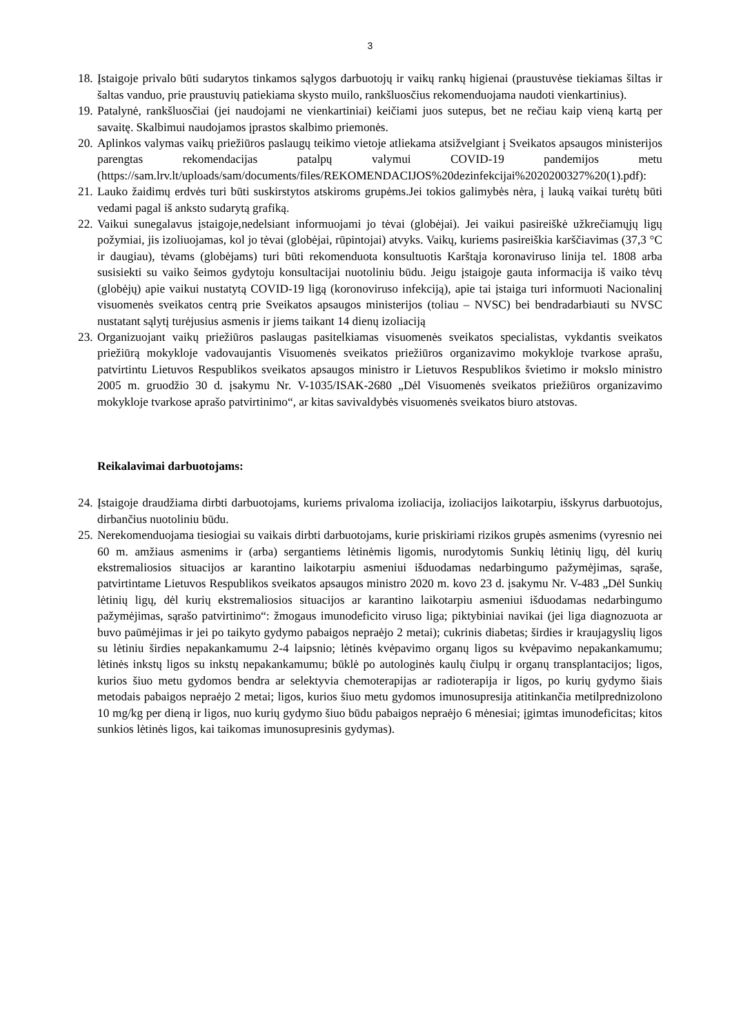3
18. Įstaigoje privalo būti sudarytos tinkamos sąlygos darbuotojų ir vaikų rankų higienai (praustuvėse tiekiamas šiltas ir šaltas vanduo, prie praustuvių patiekiama skysto muilo, rankšluosčius rekomenduojama naudoti vienkartinius).
19. Patalynė, rankšluosčiai (jei naudojami ne vienkartiniai) keičiami juos sutepus, bet ne rečiau kaip vieną kartą per savaitę. Skalbimui naudojamos įprastos skalbimo priemonės.
20. Aplinkos valymas vaikų priežiūros paslaugų teikimo vietoje atliekama atsižvelgiant į Sveikatos apsaugos ministerijos parengtas rekomendacijas patalpų valymui COVID-19 pandemijos metu (https://sam.lrv.lt/uploads/sam/documents/files/REKOMENDACIJOS%20dezinfekcijai%2020200327%20(1).pdf):
21. Lauko žaidimų erdvės turi būti suskirstytos atskiroms grupėms.Jei tokios galimybės nėra, į lauką vaikai turėtų būti vedami pagal iš anksto sudarytą grafiką.
22. Vaikui sunegalavus įstaigoje,nedelsiant informuojami jo tėvai (globėjai). Jei vaikui pasireiškė užkrečiamųjų ligų požymiai, jis izoliuojamas, kol jo tėvai (globėjai, rūpintojai) atvyks. Vaikų, kuriems pasireiškia karščiavimas (37,3 °C ir daugiau), tėvams (globėjams) turi būti rekomenduota konsultuotis Karštąja koronaviruso linija tel. 1808 arba susisiekti su vaiko šeimos gydytoju konsultacijai nuotoliniu būdu. Jeigu įstaigoje gauta informacija iš vaiko tėvų (globėjų) apie vaikui nustatytą COVID-19 ligą (koronoviruso infekciją), apie tai įstaiga turi informuoti Nacionalinį visuomenės sveikatos centrą prie Sveikatos apsaugos ministerijos (toliau – NVSC) bei bendradarbiauti su NVSC nustatant sąlytį turėjusius asmenis ir jiems taikant 14 dienų izoliaciją
23. Organizuojant vaikų priežiūros paslaugas pasitelkiamas visuomenės sveikatos specialistas, vykdantis sveikatos priežiūrą mokykloje vadovaujantis Visuomenės sveikatos priežiūros organizavimo mokykloje tvarkose aprašu, patvirtintu Lietuvos Respublikos sveikatos apsaugos ministro ir Lietuvos Respublikos švietimo ir mokslo ministro 2005 m. gruodžio 30 d. įsakymu Nr. V-1035/ISAK-2680 „Dėl Visuomenės sveikatos priežiūros organizavimo mokykloje tvarkose aprašo patvirtinimo“, ar kitas savivaldybės visuomenės sveikatos biuro atstovas.
Reikalavimai darbuotojams:
24. Įstaigoje draudžiama dirbti darbuotojams, kuriems privaloma izoliacija, izoliacijos laikotarpiu, išskyrus darbuotojus, dirbančius nuotoliniu būdu.
25. Nerekomenduojama tiesiogiai su vaikais dirbti darbuotojams, kurie priskiriami rizikos grupės asmenims (vyresnio nei 60 m. amžiaus asmenims ir (arba) sergantiems lėtinėmis ligomis, nurodytomis Sunkių lėtinių ligų, dėl kurių ekstremaliosios situacijos ar karantino laikotarpiu asmeniui išduodamas nedarbingumo pažymėjimas, sąraše, patvirtintame Lietuvos Respublikos sveikatos apsaugos ministro 2020 m. kovo 23 d. įsakymu Nr. V-483 „Dėl Sunkių lėtinių ligų, dėl kurių ekstremaliosios situacijos ar karantino laikotarpiu asmeniui išduodamas nedarbingumo pažymėjimas, sąrašo patvirtinimo“: žmogaus imunodeficito viruso liga; piktybiniai navikai (jei liga diagnozuota ar buvo paūmėjimas ir jei po taikyto gydymo pabaigos nepraėjo 2 metai); cukrinis diabetas; širdies ir kraujagyslių ligos su lėtiniu širdies nepakankamumu 2-4 laipsnio; lėtinės kvėpavimo organų ligos su kvėpavimo nepakankamumu; lėtinės inkstų ligos su inkstų nepakankamumu; būklė po autologinės kaulų čiulpų ir organų transplantacijos; ligos, kurios šiuo metu gydomos bendra ar selektyvia chemoterapijas ar radioterapija ir ligos, po kurių gydymo šiais metodais pabaigos nepraėjo 2 metai; ligos, kurios šiuo metu gydomos imunosupresija atitinkančia metilprednizolono 10 mg/kg per dieną ir ligos, nuo kurių gydymo šiuo būdu pabaigos nepraėjo 6 mėnesiai; įgimtas imunodeficitas; kitos sunkios lėtinės ligos, kai taikomas imunosupresinis gydymas).